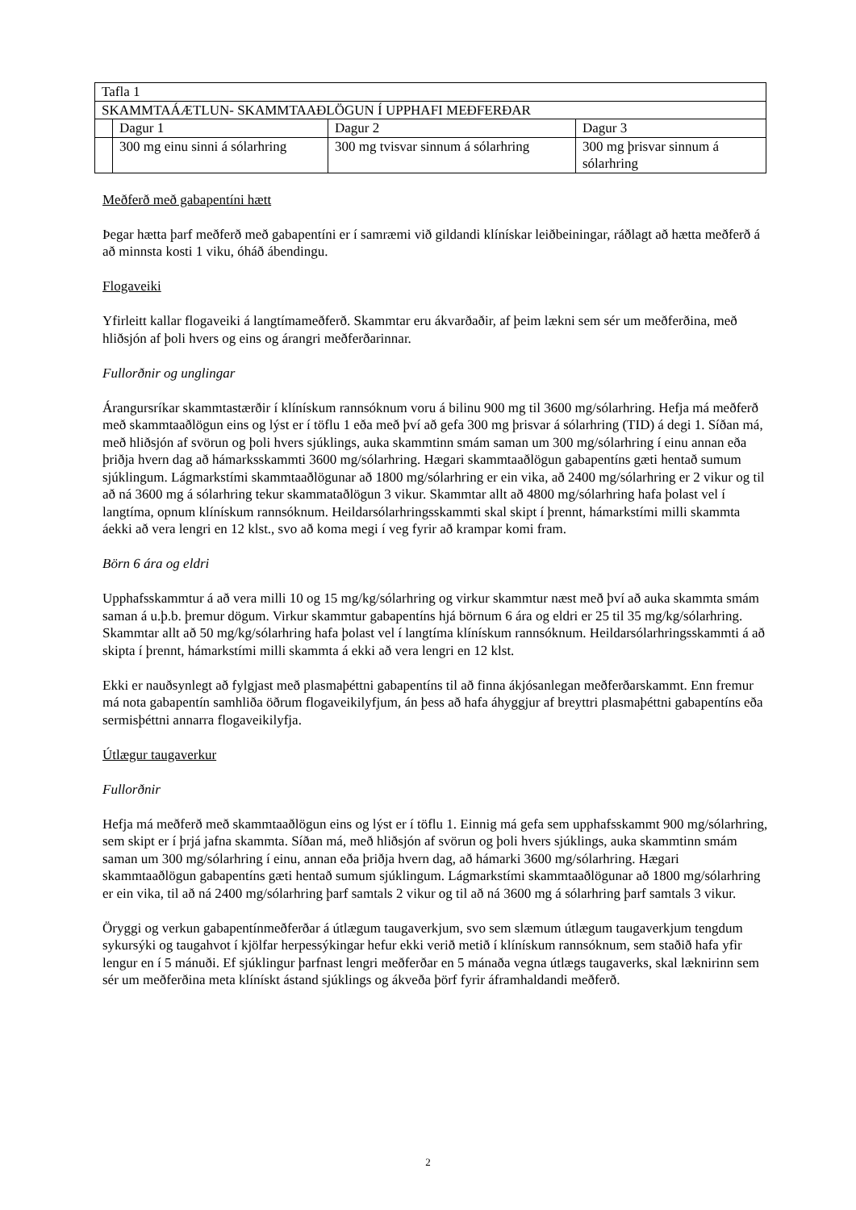| Tafla 1 | | | |
| SKAMMTAÁÆTLUN- SKAMMTAAÐLÖGUN Í UPPHAFI MEÐFERÐAR | | | |
| | Dagur 1 | Dagur 2 | Dagur 3 |
| | 300 mg einu sinni á sólarhring | 300 mg tvisvar sinnum á sólarhring | 300 mg þrisvar sinnum á sólarhring |
Meðferð með gabapentíni hætt
Þegar hætta þarf meðferð með gabapentíni er í samræmi við gildandi klínískar leiðbeiningar, ráðlagt að hætta meðferð á að minnsta kosti 1 viku, óháð ábendingu.
Flogaveiki
Yfirleitt kallar flogaveiki á langtímameðferð. Skammtar eru ákvarðaðir, af þeim lækni sem sér um meðferðina, með hliðsjón af þoli hvers og eins og árangri meðferðarinnar.
Fullorðnir og unglingar
Árangursríkar skammtastærðir í klínískum rannsóknum voru á bilinu 900 mg til 3600 mg/sólarhring. Hefja má meðferð með skammtaaðlögun eins og lýst er í töflu 1 eða með því að gefa 300 mg þrisvar á sólarhring (TID) á degi 1. Síðan má, með hliðsjón af svörun og þoli hvers sjúklings, auka skammtinn smám saman um 300 mg/sólarhring í einu annan eða þriðja hvern dag að hámarksskammti 3600 mg/sólarhring. Hægari skammtaaðlögun gabapentíns gæti hentað sumum sjúklingum. Lágmarkstími skammtaaðlögunar að 1800 mg/sólarhring er ein vika, að 2400 mg/sólarhring er 2 vikur og til að ná 3600 mg á sólarhring tekur skammataðlögun 3 vikur. Skammtar allt að 4800 mg/sólarhring hafa þolast vel í langtíma, opnum klínískum rannsóknum. Heildarsólarhringsskammti skal skipt í þrennt, hámarkstími milli skammta áekki að vera lengri en 12 klst., svo að koma megi í veg fyrir að krampar komi fram.
Börn 6 ára og eldri
Upphafsskammtur á að vera milli 10 og 15 mg/kg/sólarhring og virkur skammtur næst með því að auka skammta smám saman á u.þ.b. þremur dögum. Virkur skammtur gabapentíns hjá börnum 6 ára og eldri er 25 til 35 mg/kg/sólarhring. Skammtar allt að 50 mg/kg/sólarhring hafa þolast vel í langtíma klínískum rannsóknum. Heildarsólarhringsskammti á að skipta í þrennt, hámarkstími milli skammta á ekki að vera lengri en 12 klst.
Ekki er nauðsynlegt að fylgjast með plasmaþéttni gabapentíns til að finna ákjósanlegan meðferðarskammt. Enn fremur má nota gabapentín samhliða öðrum flogaveikilyfjum, án þess að hafa áhyggjur af breyttri plasmaþéttni gabapentíns eða sermisþéttni annarra flogaveikilyfja.
Útlægur taugaverkur
Fullorðnir
Hefja má meðferð með skammtaaðlögun eins og lýst er í töflu 1. Einnig má gefa sem upphafsskammt 900 mg/sólarhring, sem skipt er í þrjá jafna skammta. Síðan má, með hliðsjón af svörun og þoli hvers sjúklings, auka skammtinn smám saman um 300 mg/sólarhring í einu, annan eða þriðja hvern dag, að hámarki 3600 mg/sólarhring. Hægari skammtaaðlögun gabapentíns gæti hentað sumum sjúklingum. Lágmarkstími skammtaaðlögunar að 1800 mg/sólarhring er ein vika, til að ná 2400 mg/sólarhring þarf samtals 2 vikur og til að ná 3600 mg á sólarhring þarf samtals 3 vikur.
Öryggi og verkun gabapentínmeðferðar á útlægum taugaverkjum, svo sem slæmum útlægum taugaverkjum tengdum sykursýki og taugahvot í kjölfar herpessýkingar hefur ekki verið metið í klínískum rannsóknum, sem staðið hafa yfir lengur en í 5 mánuði. Ef sjúklingur þarfnast lengri meðferðar en 5 mánaða vegna útlægs taugaverks, skal læknirinn sem sér um meðferðina meta klínískt ástand sjúklings og ákveða þörf fyrir áframhaldandi meðferð.
2